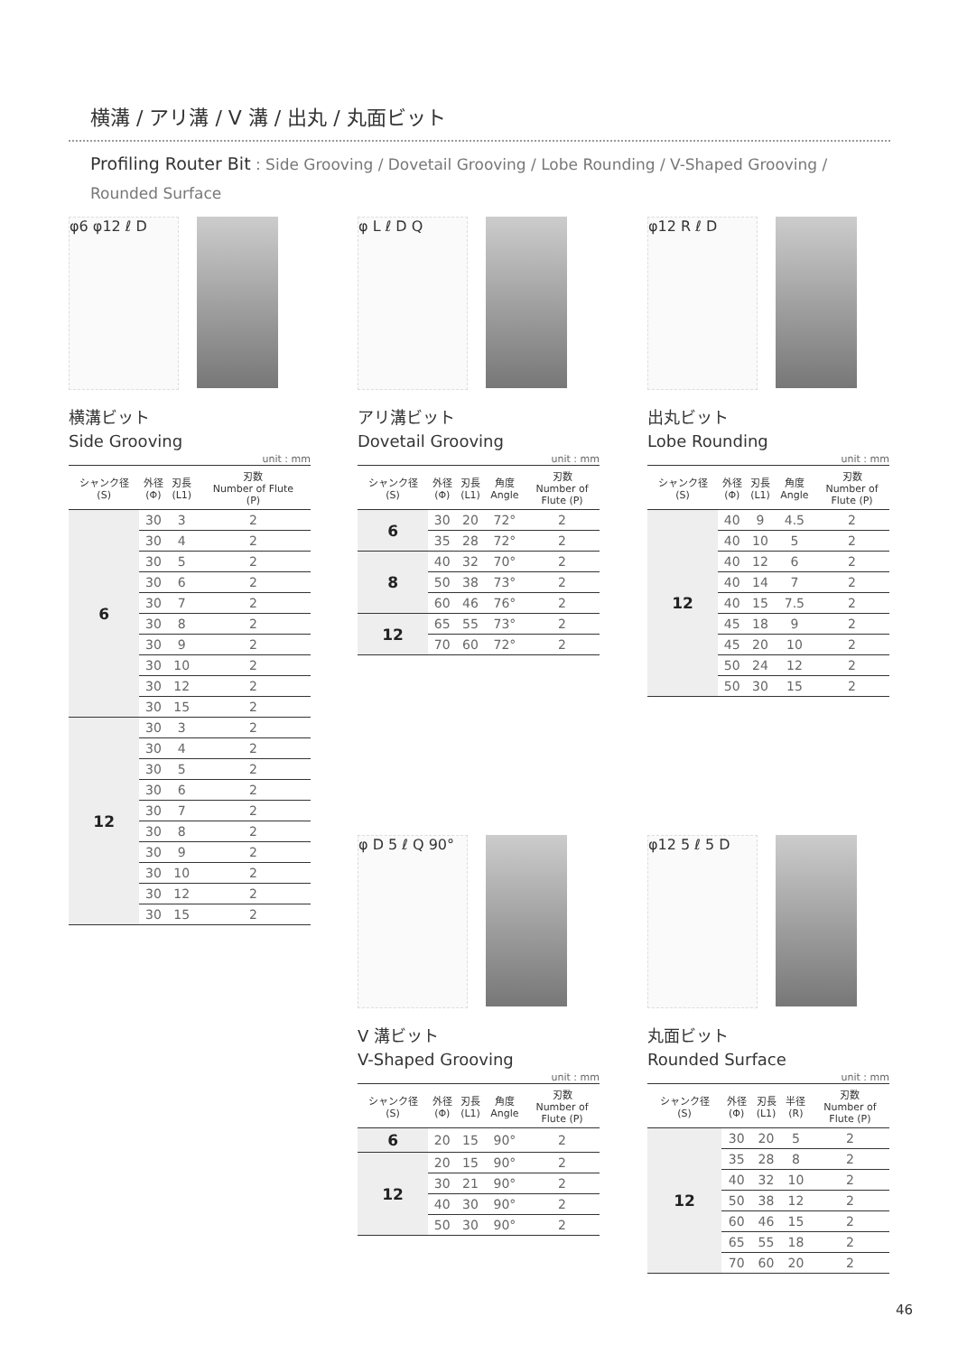横溝 / アリ溝 / V 溝 / 出丸 / 丸面ビット
Profiling Router Bit : Side Grooving / Dovetail Grooving / Lobe Rounding / V-Shaped Grooving / Rounded Surface
φ6 φ12 ℓ D
横溝ビット
Side Grooving
unit : mm
| シャンク径 (S) | 外径 (Φ) | 刃長 (L1) | 刃数 Number of Flute (P) |
| --- | --- | --- | --- |
| 6 | 30 | 3 | 2 |
| | 30 | 4 | 2 |
| | 30 | 5 | 2 |
| | 30 | 6 | 2 |
| | 30 | 7 | 2 |
| | 30 | 8 | 2 |
| | 30 | 9 | 2 |
| | 30 | 10 | 2 |
| | 30 | 12 | 2 |
| | 30 | 15 | 2 |
| 12 | 30 | 3 | 2 |
| | 30 | 4 | 2 |
| | 30 | 5 | 2 |
| | 30 | 6 | 2 |
| | 30 | 7 | 2 |
| | 30 | 8 | 2 |
| | 30 | 9 | 2 |
| | 30 | 10 | 2 |
| | 30 | 12 | 2 |
| | 30 | 15 | 2 |
φ L ℓ D Q
アリ溝ビット
Dovetail Grooving
unit : mm
| シャンク径 (S) | 外径 (Φ) | 刃長 (L1) | 角度 Angle | 刃数 Number of Flute (P) |
| --- | --- | --- | --- | --- |
| 6 | 30 | 20 | 72° | 2 |
| | 35 | 28 | 72° | 2 |
| 8 | 40 | 32 | 70° | 2 |
| | 50 | 38 | 73° | 2 |
| | 60 | 46 | 76° | 2 |
| 12 | 65 | 55 | 73° | 2 |
| | 70 | 60 | 72° | 2 |
φ12 R ℓ D
出丸ビット
Lobe Rounding
unit : mm
| シャンク径 (S) | 外径 (Φ) | 刃長 (L1) | 角度 Angle | 刃数 Number of Flute (P) |
| --- | --- | --- | --- | --- |
| 12 | 40 | 9 | 4.5 | 2 |
| | 40 | 10 | 5 | 2 |
| | 40 | 12 | 6 | 2 |
| | 40 | 14 | 7 | 2 |
| | 40 | 15 | 7.5 | 2 |
| | 45 | 18 | 9 | 2 |
| | 45 | 20 | 10 | 2 |
| | 50 | 24 | 12 | 2 |
| | 50 | 30 | 15 | 2 |
φ D 5 ℓ Q 90°
V 溝ビット
V-Shaped Grooving
unit : mm
| シャンク径 (S) | 外径 (Φ) | 刃長 (L1) | 角度 Angle | 刃数 Number of Flute (P) |
| --- | --- | --- | --- | --- |
| 6 | 20 | 15 | 90° | 2 |
| 12 | 20 | 15 | 90° | 2 |
| | 30 | 21 | 90° | 2 |
| | 40 | 30 | 90° | 2 |
| | 50 | 30 | 90° | 2 |
φ12 5 ℓ 5 D
丸面ビット
Rounded Surface
unit : mm
| シャンク径 (S) | 外径 (Φ) | 刃長 (L1) | 半径 (R) | 刃数 Number of Flute (P) |
| --- | --- | --- | --- | --- |
| 12 | 30 | 20 | 5 | 2 |
| | 35 | 28 | 8 | 2 |
| | 40 | 32 | 10 | 2 |
| | 50 | 38 | 12 | 2 |
| | 60 | 46 | 15 | 2 |
| | 65 | 55 | 18 | 2 |
| | 70 | 60 | 20 | 2 |
46